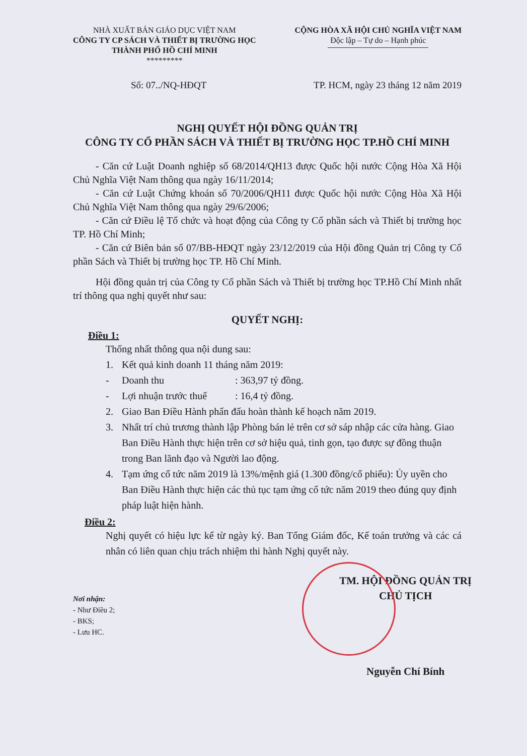NHÀ XUẤT BẢN GIÁO DỤC VIỆT NAM
CÔNG TY CP SÁCH VÀ THIẾT BỊ TRƯỜNG HỌC
THÀNH PHỐ HỒ CHÍ MINH
*********
CỘNG HÒA XÃ HỘI CHỦ NGHĨA VIỆT NAM
Độc lập – Tự do – Hạnh phúc
Số: 07../NQ-HĐQT TP. HCM, ngày 23 tháng 12 năm 2019
NGHỊ QUYẾT HỘI ĐỒNG QUẢN TRỊ
CÔNG TY CỔ PHẦN SÁCH VÀ THIẾT BỊ TRƯỜNG HỌC TP.HỒ CHÍ MINH
- Căn cứ Luật Doanh nghiệp số 68/2014/QH13 được Quốc hội nước Cộng Hòa Xã Hội Chủ Nghĩa Việt Nam thông qua ngày 16/11/2014;
- Căn cứ Luật Chứng khoán số 70/2006/QH11 được Quốc hội nước Cộng Hòa Xã Hội Chủ Nghĩa Việt Nam thông qua ngày 29/6/2006;
- Căn cứ Điều lệ Tổ chức và hoạt động của Công ty Cổ phần sách và Thiết bị trường học TP. Hồ Chí Minh;
- Căn cứ Biên bản số 07/BB-HĐQT ngày 23/12/2019 của Hội đồng Quản trị Công ty Cổ phần Sách và Thiết bị trường học TP. Hồ Chí Minh.
Hội đồng quản trị của Công ty Cổ phần Sách và Thiết bị trường học TP.Hồ Chí Minh nhất trí thông qua nghị quyết như sau:
QUYẾT NGHỊ:
Điều 1:
Thống nhất thông qua nội dung sau:
1. Kết quả kinh doanh 11 tháng năm 2019:
- Doanh thu: 363,97 tỷ đồng.
- Lợi nhuận trước thuế: 16,4 tỷ đồng.
2. Giao Ban Điều Hành phấn đấu hoàn thành kế hoạch năm 2019.
3. Nhất trí chủ trương thành lập Phòng bán lẻ trên cơ sở sáp nhập các cửa hàng. Giao Ban Điều Hành thực hiện trên cơ sở hiệu quả, tinh gọn, tạo được sự đồng thuận trong Ban lãnh đạo và Người lao động.
4. Tạm ứng cổ tức năm 2019 là 13%/mệnh giá (1.300 đồng/cổ phiếu): Ủy uyền cho Ban Điều Hành thực hiện các thủ tục tạm ứng cổ tức năm 2019 theo đúng quy định pháp luật hiện hành.
Điều 2:
Nghị quyết có hiệu lực kể từ ngày ký. Ban Tổng Giám đốc, Kế toán trưởng và các cá nhân có liên quan chịu trách nhiệm thi hành Nghị quyết này.
Nơi nhận:
- Như Điều 2;
- BKS;
- Lưu HC.
TM. HỘI ĐỒNG QUẢN TRỊ
CHỦ TỊCH
Nguyễn Chí Bính